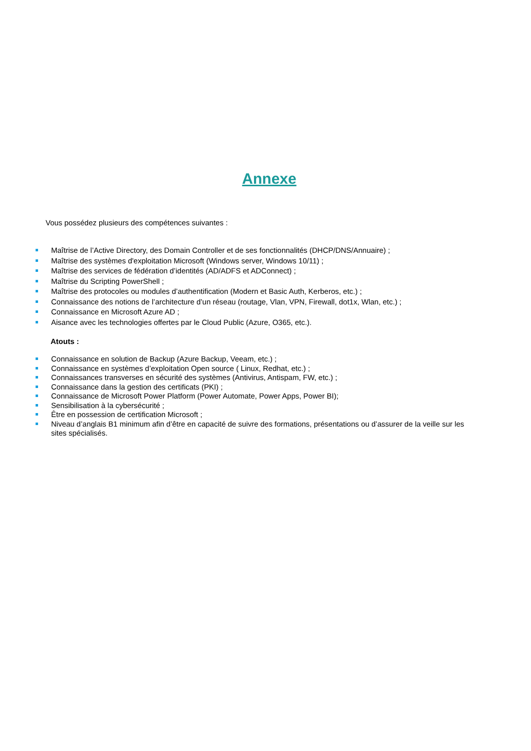Annexe
Vous possédez plusieurs des compétences suivantes :
Maîtrise de l’Active Directory, des Domain Controller et de ses fonctionnalités (DHCP/DNS/Annuaire) ;
Maîtrise des systèmes d'exploitation Microsoft (Windows server, Windows 10/11) ;
Maîtrise des services de fédération d’identités (AD/ADFS et ADConnect) ;
Maîtrise du Scripting PowerShell ;
Maîtrise des protocoles ou modules d’authentification (Modern et Basic Auth, Kerberos, etc.) ;
Connaissance des notions de l’architecture d’un réseau (routage, Vlan, VPN, Firewall, dot1x, Wlan, etc.) ;
Connaissance en Microsoft Azure AD ;
Aisance avec les technologies offertes par le Cloud Public (Azure, O365, etc.).
Atouts :
Connaissance en solution de Backup (Azure Backup, Veeam, etc.) ;
Connaissance en systèmes d’exploitation Open source ( Linux, Redhat, etc.) ;
Connaissances transverses en sécurité des systèmes (Antivirus, Antispam, FW, etc.) ;
Connaissance dans la gestion des certificats (PKI) ;
Connaissance de Microsoft Power Platform (Power Automate, Power Apps, Power BI);
Sensibilisation à la cybersécurité ;
Être en possession de certification Microsoft ;
Niveau d’anglais B1 minimum afin d’être en capacité de suivre des formations, présentations ou d’assurer de la veille sur les sites spécialisés.